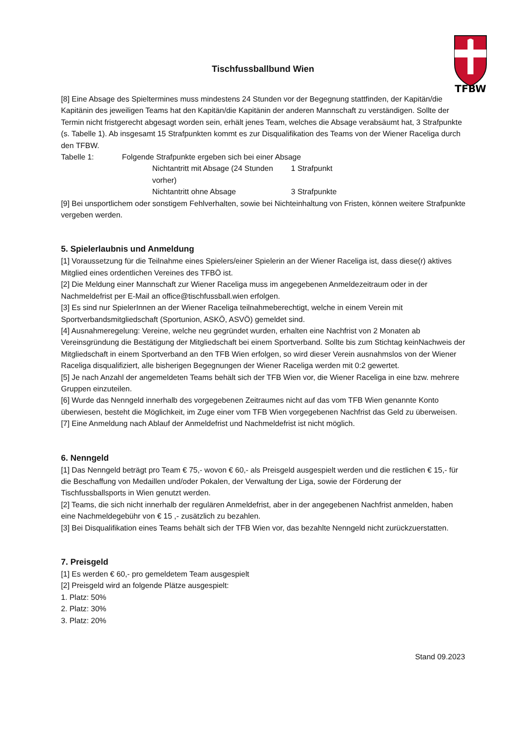TFBW
Tischfussballbund Wien
[8] Eine Absage des Spieltermines muss mindestens 24 Stunden vor der Begegnung stattfinden, der Kapitän/die Kapitänin des jeweiligen Teams hat den Kapitän/die Kapitänin der anderen Mannschaft zu verständigen. Sollte der Termin nicht fristgerecht abgesagt worden sein, erhält jenes Team, welches die Absage verabsäumt hat, 3 Strafpunkte (s. Tabelle 1). Ab insgesamt 15 Strafpunkten kommt es zur Disqualifikation des Teams von der Wiener Raceliga durch den TFBW.
| Tabelle 1: | Folgende Strafpunkte ergeben sich bei einer Absage | |
| | Nichtantritt mit Absage (24 Stunden vorher) | 1 Strafpunkt |
| | Nichtantritt ohne Absage | 3 Strafpunkte |
[9] Bei unsportlichem oder sonstigem Fehlverhalten, sowie bei Nichteinhaltung von Fristen, können weitere Strafpunkte vergeben werden.
5. Spielerlaubnis und Anmeldung
[1] Voraussetzung für die Teilnahme eines Spielers/einer Spielerin an der Wiener Raceliga ist, dass diese(r) aktives Mitglied eines ordentlichen Vereines des TFBÖ ist.
[2] Die Meldung einer Mannschaft zur Wiener Raceliga muss im angegebenen Anmeldezeitraum oder in der Nachmeldefrist per E-Mail an office@tischfussball.wien erfolgen.
[3] Es sind nur SpielerInnen an der Wiener Raceliga teilnahmeberechtigt, welche in einem Verein mit Sportverbandsmitgliedschaft (Sportunion, ASKÖ, ASVÖ) gemeldet sind.
[4] Ausnahmeregelung: Vereine, welche neu gegründet wurden, erhalten eine Nachfrist von 2 Monaten ab Vereinsgründung die Bestätigung der Mitgliedschaft bei einem Sportverband. Sollte bis zum Stichtag keinNachweis der Mitgliedschaft in einem Sportverband an den TFB Wien erfolgen, so wird dieser Verein ausnahmslos von der Wiener Raceliga disqualifiziert, alle bisherigen Begegnungen der Wiener Raceliga werden mit 0:2 gewertet.
[5] Je nach Anzahl der angemeldeten Teams behält sich der TFB Wien vor, die Wiener Raceliga in eine bzw. mehrere Gruppen einzuteilen.
[6] Wurde das Nenngeld innerhalb des vorgegebenen Zeitraumes nicht auf das vom TFB Wien genannte Konto überwiesen, besteht die Möglichkeit, im Zuge einer vom TFB Wien vorgegebenen Nachfrist das Geld zu überweisen.
[7] Eine Anmeldung nach Ablauf der Anmeldefrist und Nachmeldefrist ist nicht möglich.
6. Nenngeld
[1] Das Nenngeld beträgt pro Team € 75,- wovon € 60,- als Preisgeld ausgespielt werden und die restlichen € 15,- für die Beschaffung von Medaillen und/oder Pokalen, der Verwaltung der Liga, sowie der Förderung der Tischfussballsports in Wien genutzt werden.
[2] Teams, die sich nicht innerhalb der regulären Anmeldefrist, aber in der angegebenen Nachfrist anmelden, haben eine Nachmeldegebühr von € 15 ,- zusätzlich zu bezahlen.
[3] Bei Disqualifikation eines Teams behält sich der TFB Wien vor, das bezahlte Nenngeld nicht zurückzuerstatten.
7. Preisgeld
[1] Es werden € 60,- pro gemeldetem Team ausgespielt
[2] Preisgeld wird an folgende Plätze ausgespielt:
1. Platz: 50%
2. Platz: 30%
3. Platz: 20%
Stand 09.2023